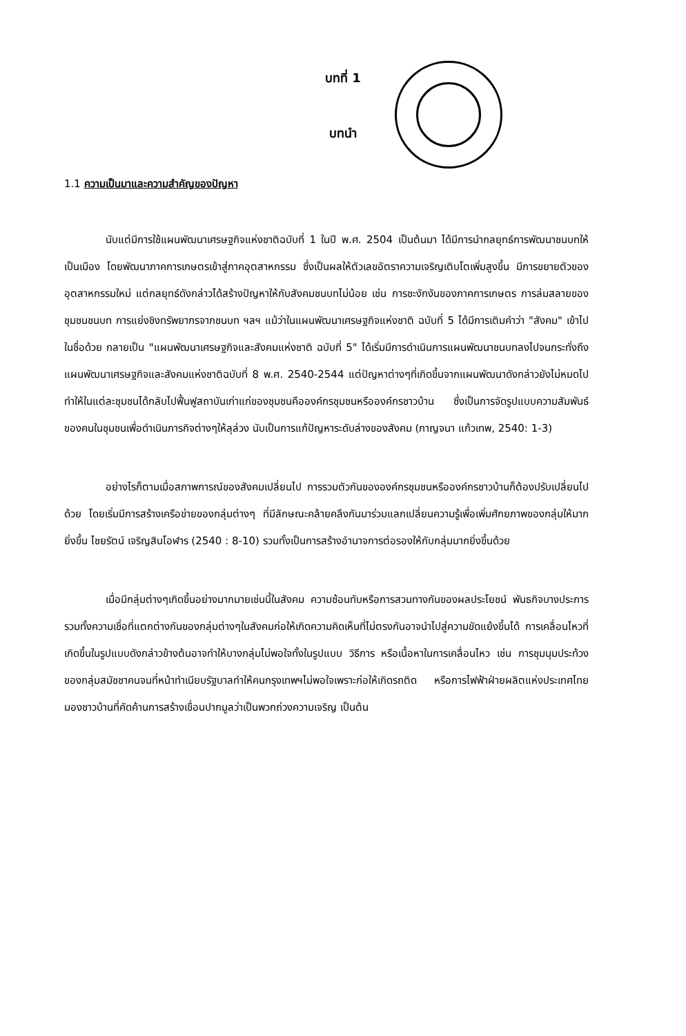บทที่ 1
บทนำ
1.1 ความเป็นมาและความสำคัญของปัญหา
นับแต่มีการใช้แผนพัฒนาเศรษฐกิจแห่งชาติฉบับที่ 1 ในปี พ.ศ. 2504 เป็นต้นมา ได้มีการนำกลยุทธ์การพัฒนาชนบทให้เป็นเมือง โดยพัฒนาภาคการเกษตรเข้าสู่ภาคอุตสาหกรรม ซึ่งเป็นผลให้ตัวเลขอัตราความเจริญเติบโตเพิ่มสูงขึ้น มีการขยายตัวของอุตสาหกรรมใหม่ แต่กลยุทธ์ดังกล่าวได้สร้างปัญหาให้กับสังคมชนบทไม่น้อย เช่น การชะงักงันของภาคการเกษตร การล่มสลายของชุมชนชนบท การแย่งชิงทรัพยากรจากชนบท ฯลฯ แม้ว่าในแผนพัฒนาเศรษฐกิจแห่งชาติ ฉบับที่ 5 ได้มีการเติมคำว่า "สังคม" เข้าไปในชื่อด้วย กลายเป็น "แผนพัฒนาเศรษฐกิจและสังคมแห่งชาติ ฉบับที่ 5" ได้เริ่มมีการดำเนินการแผนพัฒนาชนบทลงไปจนกระทั่งถึงแผนพัฒนาเศรษฐกิจและสังคมแห่งชาติฉบับที่ 8 พ.ศ. 2540-2544 แต่ปัญหาต่างๆที่เกิดขึ้นจากแผนพัฒนาดังกล่าวยังไม่หมดไป ทำให้ในแต่ละชุมชนได้กลับไปฟื้นฟูสถาบันเก่าแก่ของชุมชนคือองค์กรชุมชนหรือองค์กรชาวบ้าน ซึ่งเป็นการจัดรูปแบบความสัมพันธ์ของคนในชุมชนเพื่อดำเนินภารกิจต่างๆให้ลุล่วง นับเป็นการแก้ปัญหาระดับล่างของสังคม (กาญจนา แก้วเทพ, 2540: 1-3)
อย่างไรก็ตามเมื่อสภาพการณ์ของสังคมเปลี่ยนไป การรวมตัวกันขององค์กรชุมชนหรือองค์กรชาวบ้านก็ต้องปรับเปลี่ยนไปด้วย โดยเริ่มมีการสร้างเครือข่ายของกลุ่มต่างๆ ที่มีลักษณะคล้ายคลึงกันมาร่วมแลกเปลี่ยนความรู้เพื่อเพิ่มศักยภาพของกลุ่มให้มากยิ่งขึ้น ไชยรัตน์ เจริญสินโอฬาร (2540 : 8-10) รวมทั้งเป็นการสร้างอำนาจการต่อรองให้กับกลุ่มมากยิ่งขึ้นด้วย
เมื่อมีกลุ่มต่างๆเกิดขึ้นอย่างมากมายเช่นนี้ในสังคม ความซ้อนทับหรือการสวนทางกันของผลประโยชน์ พันธกิจบางประการ รวมทั้งความเชื่อที่แตกต่างกันของกลุ่มต่างๆในสังคมก่อให้เกิดความคิดเห็นที่ไม่ตรงกันอาจนำไปสู่ความขัดแย้งขึ้นได้ การเคลื่อนไหวที่เกิดขึ้นในรูปแบบดังกล่าวข้างต้นอาจทำให้บางกลุ่มไม่พอใจทั้งในรูปแบบ วิธีการ หรือเนื้อหาในการเคลื่อนไหว เช่น การชุมนุมประท้วงของกลุ่มสมัชชาคนจนที่หน้าทำเนียบรัฐบาลทำให้คนกรุงเทพฯไม่พอใจเพราะก่อให้เกิดรถติด หรือการไฟฟ้าฝ่ายผลิตแห่งประเทศไทยมองชาวบ้านที่คัดค้านการสร้างเขื่อนปากมูลว่าเป็นพวกถ่วงความเจริญ เป็นต้น